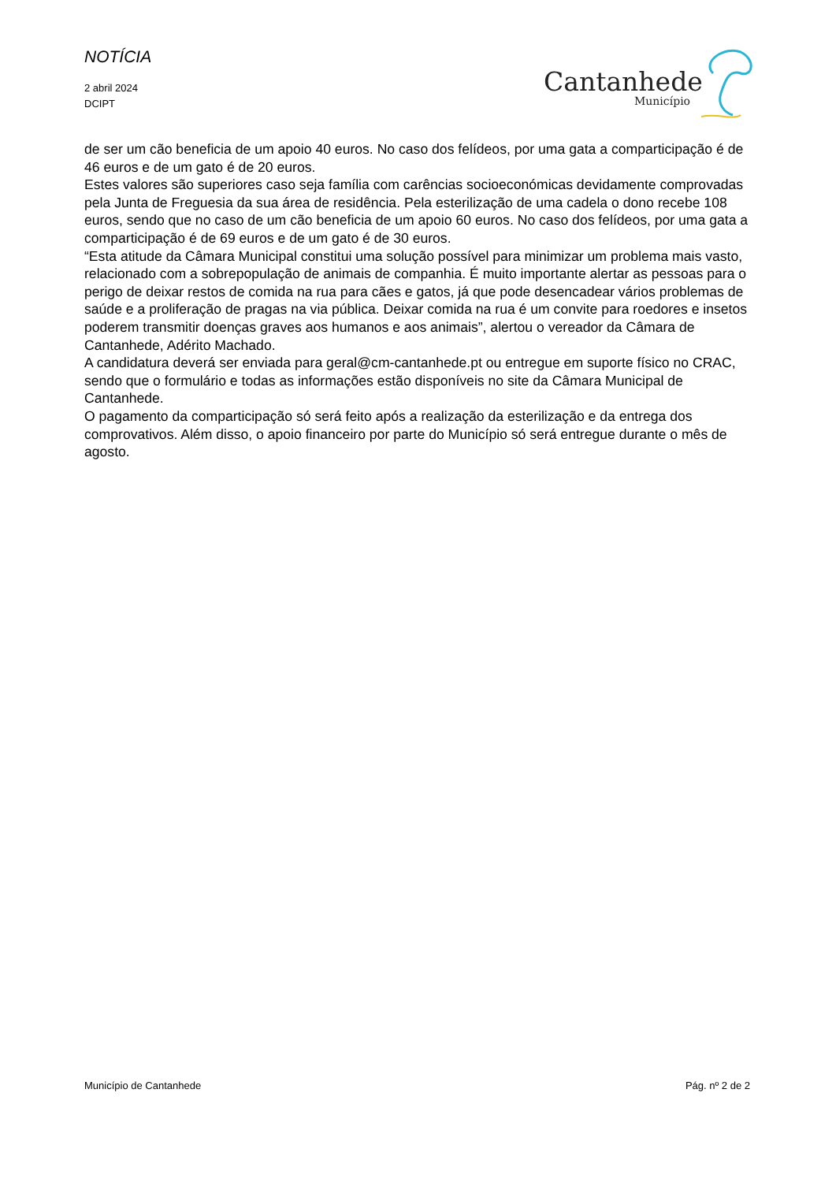NOTÍCIA
2 abril 2024
DCIPT
Cantanhede
Município
de ser um cão beneficia de um apoio 40 euros. No caso dos felídeos, por uma gata a comparticipação é de 46 euros e de um gato é de 20 euros.
Estes valores são superiores caso seja família com carências socioeconómicas devidamente comprovadas pela Junta de Freguesia da sua área de residência. Pela esterilização de uma cadela o dono recebe 108 euros, sendo que no caso de um cão beneficia de um apoio 60 euros. No caso dos felídeos, por uma gata a comparticipação é de 69 euros e de um gato é de 30 euros.
“Esta atitude da Câmara Municipal constitui uma solução possível para minimizar um problema mais vasto, relacionado com a sobrepopulação de animais de companhia. É muito importante alertar as pessoas para o perigo de deixar restos de comida na rua para cães e gatos, já que pode desencadear vários problemas de saúde e a proliferação de pragas na via pública. Deixar comida na rua é um convite para roedores e insetos poderem transmitir doenças graves aos humanos e aos animais”, alertou o vereador da Câmara de Cantanhede, Adérito Machado.
A candidatura deverá ser enviada para geral@cm-cantanhede.pt ou entregue em suporte físico no CRAC, sendo que o formulário e todas as informações estão disponíveis no site da Câmara Municipal de Cantanhede.
O pagamento da comparticipação só será feito após a realização da esterilização e da entrega dos comprovativos. Além disso, o apoio financeiro por parte do Município só será entregue durante o mês de agosto.
Município de Cantanhede Pág. nº 2 de 2